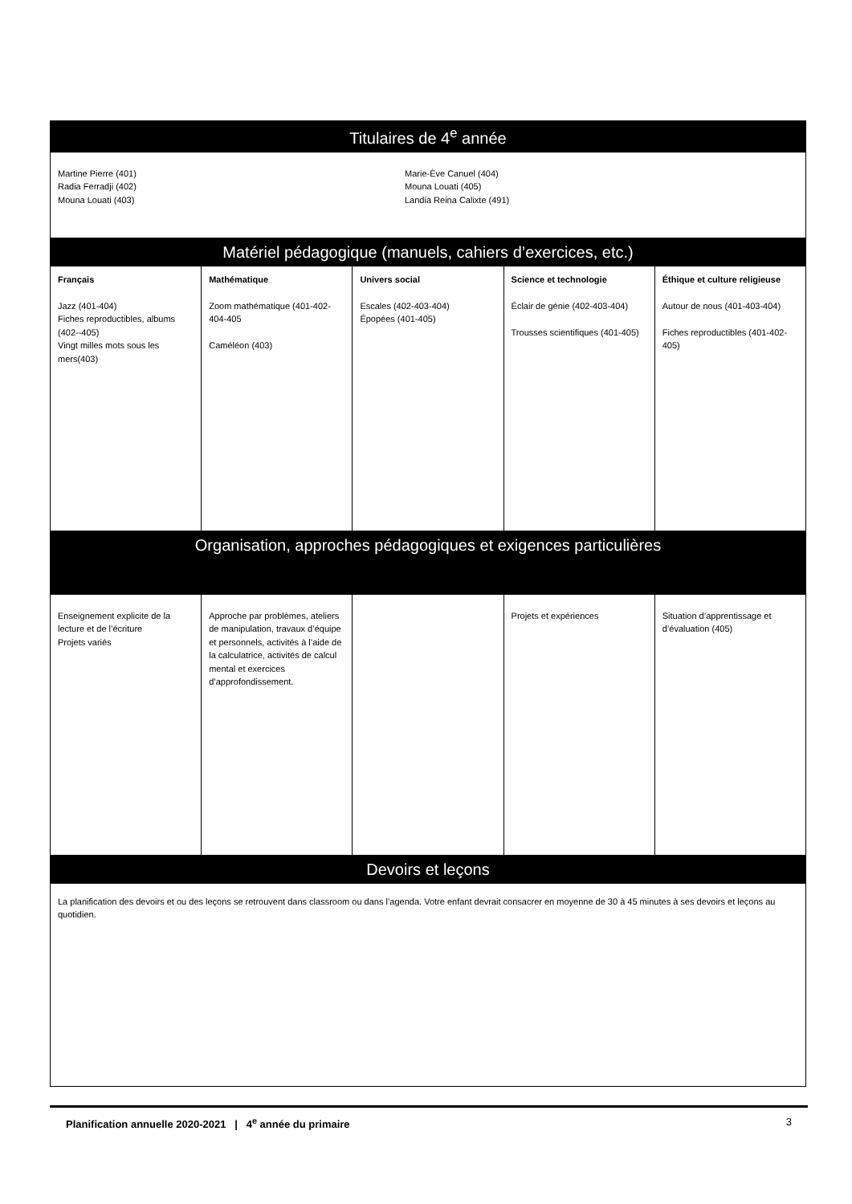| Titulaires de 4<sup>e</sup> année | | | | |
| Martine Pierre (401) Radia Ferradji (402) Mouna Louati (403) Marie-Ève Canuel (404) Mouna Louati (405) Landia Reina Calixte (491) | | | | |
| Matériel pédagogique (manuels, cahiers d’exercices, etc.) | | | | |
| Français Jazz (401-404) Fiches reproductibles, albums (402--405) Vingt milles mots sous les mers(403) | Mathématique Zoom mathématique (401-402-404-405 Caméléon (403) | Univers social Escales (402-403-404) Épopées (401-405) | Science et technologie Éclair de génie (402-403-404) Trousses scientifiques (401-405) | Éthique et culture religieuse Autour de nous (401-403-404) Fiches reproductibles (401-402-405) |
| Organisation, approches pédagogiques et exigences particulières | | | | |
| Enseignement explicite de la lecture et de l’écriture Projets variés | Approche par problèmes, ateliers de manipulation, travaux d’équipe et personnels, activités à l’aide de la calculatrice, activités de calcul mental et exercices d’approfondissement. | | Projets et expériences | Situation d’apprentissage et d’évaluation (405) |
| Devoirs et leçons | | | | |
| La planification des devoirs et ou des leçons se retrouvent dans classroom ou dans l’agenda. Votre enfant devrait consacrer en moyenne de 30 à 45 minutes à ses devoirs et leçons au quotidien. | | | | |
Planification annuelle 2020-2021 | 4<sup>e</sup> année du primaire 3